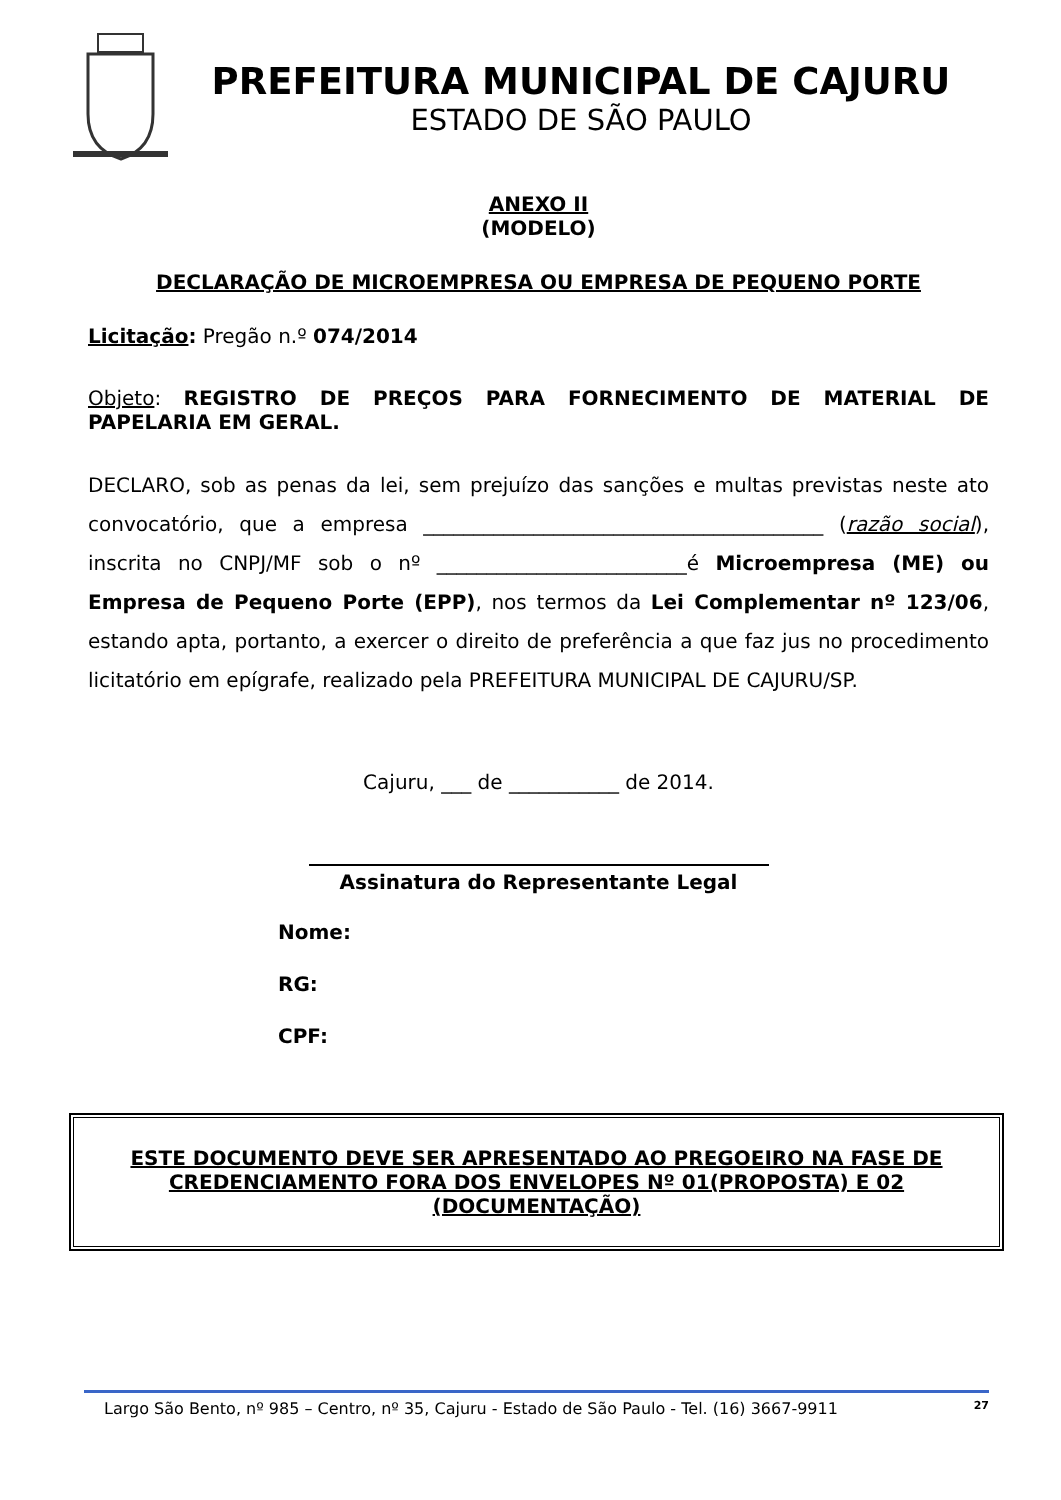PREFEITURA MUNICIPAL DE CAJURU
ESTADO DE SÃO PAULO
ANEXO II
(MODELO)
DECLARAÇÃO DE MICROEMPRESA OU EMPRESA DE PEQUENO PORTE
Licitação: Pregão n.º 074/2014
Objeto: REGISTRO DE PREÇOS PARA FORNECIMENTO DE MATERIAL DE PAPELARIA EM GERAL.
DECLARO, sob as penas da lei, sem prejuízo das sanções e multas previstas neste ato convocatório, que a empresa ________________________________________ (razão social), inscrita no CNPJ/MF sob o nº _________________________é Microempresa (ME) ou Empresa de Pequeno Porte (EPP), nos termos da Lei Complementar nº 123/06, estando apta, portanto, a exercer o direito de preferência a que faz jus no procedimento licitatório em epígrafe, realizado pela PREFEITURA MUNICIPAL DE CAJURU/SP.
Cajuru, ___ de ___________ de 2014.
Assinatura do Representante Legal
Nome:
RG:
CPF:
ESTE DOCUMENTO DEVE SER APRESENTADO AO PREGOEIRO NA FASE DE CREDENCIAMENTO FORA DOS ENVELOPES Nº 01(PROPOSTA) E 02 (DOCUMENTAÇÃO)
Largo São Bento, nº 985 – Centro, nº 35, Cajuru - Estado de São Paulo - Tel. (16) 3667-9911 27